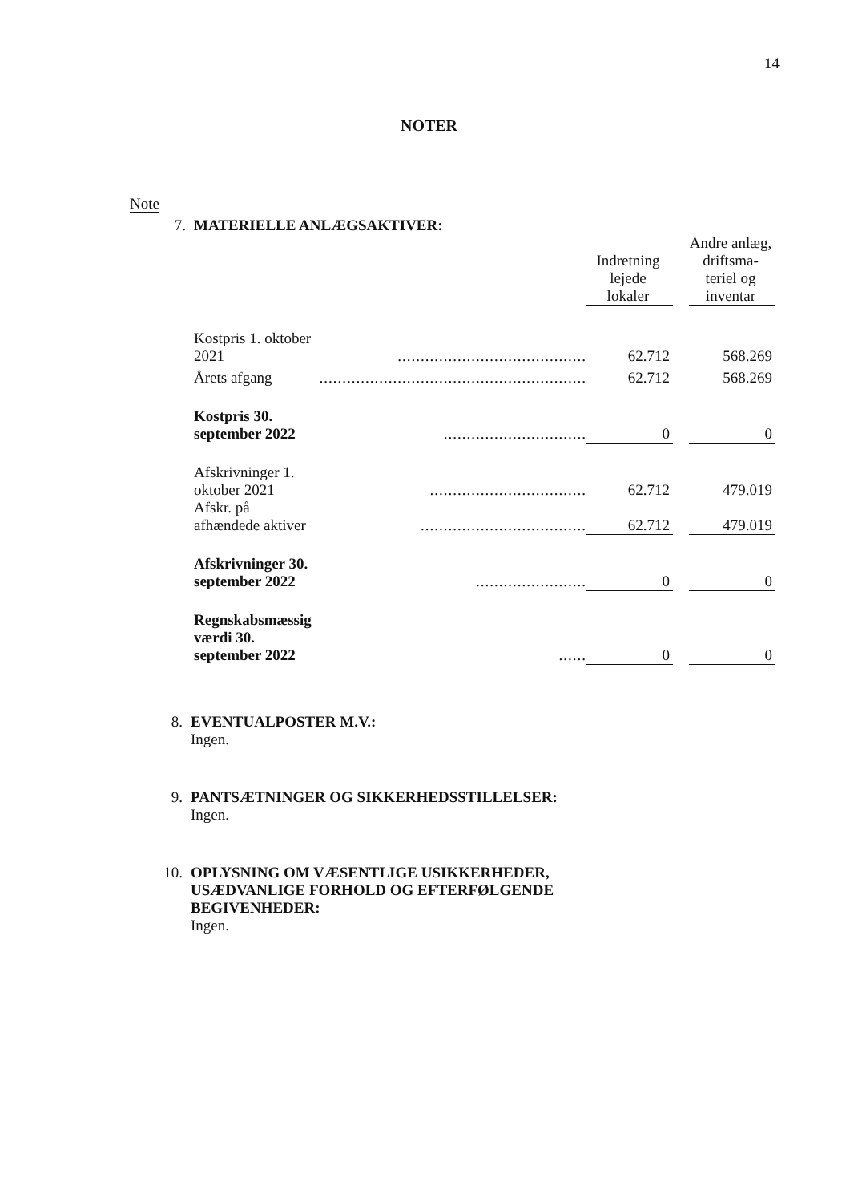14
NOTER
| Note | | | | | |
| 7. | MATERIELLE ANLÆGSAKTIVER: | | | | |
| | | | Indretning lejede lokaler | | Andre anlæg, driftsma- teriel og inventar |
| | Kostpris 1. oktober 2021 | ......................................... | 62.712 | | 568.269 |
| | Årets afgang | .......................................................... | 62.712 | | 568.269 |
| | Kostpris 30. september 2022 | ............................... | 0 | | 0 |
| | Afskrivninger 1. oktober 2021 | .................................. | 62.712 | | 479.019 |
| | Afskr. på afhændede aktiver | .................................... | 62.712 | | 479.019 |
| | Afskrivninger 30. september 2022 | ........................ | 0 | | 0 |
| | Regnskabsmæssig værdi 30. september 2022 | ...... | 0 | | 0 |
8. EVENTUALPOSTER M.V.:
Ingen.
9. PANTSÆTNINGER OG SIKKERHEDSSTILLELSER:
Ingen.
10. OPLYSNING OM VÆSENTLIGE USIKKERHEDER,
USÆDVANLIGE FORHOLD OG EFTERFØLGENDE
BEGIVENHEDER:
Ingen.